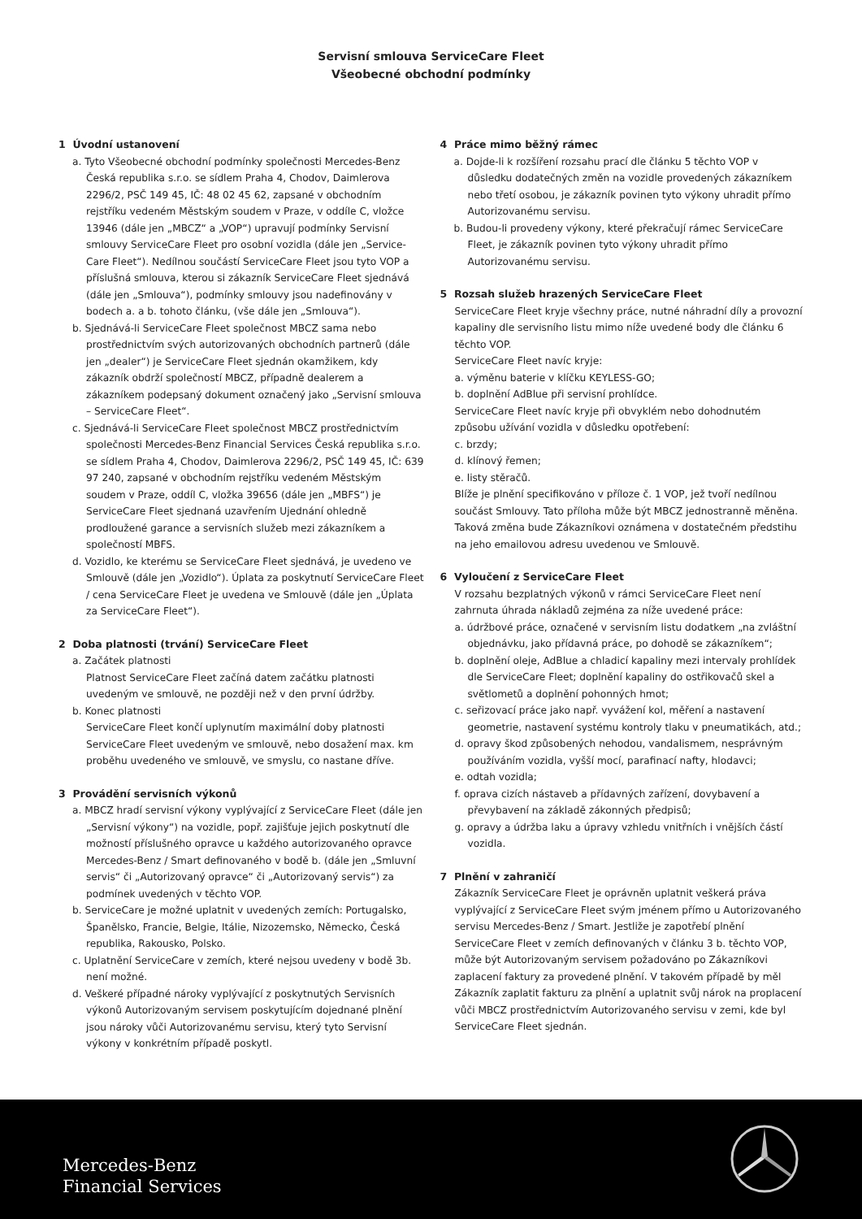Servisní smlouva ServiceCare Fleet
Všeobecné obchodní podmínky
1 Úvodní ustanovení
a. Tyto Všeobecné obchodní podmínky společnosti Mercedes-Benz Česká republika s.r.o. se sídlem Praha 4, Chodov, Daimlerova 2296/2, PSČ 149 45, IČ: 48 02 45 62, zapsané v obchodním rejstříku vedeném Městským soudem v Praze, v oddíle C, vložce 13946 (dále jen „MBCZ“ a „VOP“) upravují podmínky Servisní smlouvy ServiceCare Fleet pro osobní vozidla (dále jen „Service-Care Fleet“). Nedílnou součástí ServiceCare Fleet jsou tyto VOP a příslušná smlouva, kterou si zákazník ServiceCare Fleet sjednává (dále jen „Smlouva“), podmínky smlouvy jsou nadefinovány v bodech a. a b. tohoto článku, (vše dále jen „Smlouva“).
b. Sjednává-li ServiceCare Fleet společnost MBCZ sama nebo prostřednictvím svých autorizovaných obchodních partnerů (dále jen „dealer“) je ServiceCare Fleet sjednán okamžikem, kdy zákazník obdrží společností MBCZ, případně dealerem a zákazníkem podepsaný dokument označený jako „Servisní smlouva – ServiceCare Fleet“.
c. Sjednává-li ServiceCare Fleet společnost MBCZ prostřednictvím společnosti Mercedes-Benz Financial Services Česká republika s.r.o. se sídlem Praha 4, Chodov, Daimlerova 2296/2, PSČ 149 45, IČ: 639 97 240, zapsané v obchodním rejstříku vedeném Městským soudem v Praze, oddíl C, vložka 39656 (dále jen „MBFS“) je ServiceCare Fleet sjednaná uzavřením Ujednání ohledně prodloužené garance a servisních služeb mezi zákazníkem a společností MBFS.
d. Vozidlo, ke kterému se ServiceCare Fleet sjednává, je uvedeno ve Smlouvě (dále jen „Vozidlo“). Úplata za poskytnutí ServiceCare Fleet / cena ServiceCare Fleet je uvedena ve Smlouvě (dále jen „Úplata za ServiceCare Fleet“).
2 Doba platnosti (trvání) ServiceCare Fleet
a. Začátek platnosti
Platnost ServiceCare Fleet začíná datem začátku platnosti uvedeným ve smlouvě, ne později než v den první údržby.
b. Konec platnosti
ServiceCare Fleet končí uplynutím maximální doby platnosti ServiceCare Fleet uvedeným ve smlouvě, nebo dosažení max. km proběhu uvedeného ve smlouvě, ve smyslu, co nastane dříve.
3 Provádění servisních výkonů
a. MBCZ hradí servisní výkony vyplývající z ServiceCare Fleet (dále jen „Servisní výkony“) na vozidle, popř. zajišťuje jejich poskytnutí dle možností příslušného opravce u každého autorizovaného opravce Mercedes-Benz / Smart definovaného v bodě b. (dále jen „Smluvní servis“ či „Autorizovaný opravce“ či „Autorizovaný servis“) za podmínek uvedených v těchto VOP.
b. ServiceCare je možné uplatnit v uvedených zemích: Portugalsko, Španělsko, Francie, Belgie, Itálie, Nizozemsko, Německo, Česká republika, Rakousko, Polsko.
c. Uplatnění ServiceCare v zemích, které nejsou uvedeny v bodě 3b. není možné.
d. Veškeré případné nároky vyplývající z poskytnutých Servisních výkonů Autorizovaným servisem poskytujícím dojednané plnění jsou nároky vůči Autorizovanému servisu, který tyto Servisní výkony v konkrétním případě poskytl.
4 Práce mimo běžný rámec
a. Dojde-li k rozšíření rozsahu prací dle článku 5 těchto VOP v důsledku dodatečných změn na vozidle provedených zákazníkem nebo třetí osobou, je zákazník povinen tyto výkony uhradit přímo Autorizovanému servisu.
b. Budou-li provedeny výkony, které překračují rámec ServiceCare Fleet, je zákazník povinen tyto výkony uhradit přímo Autorizovanému servisu.
5 Rozsah služeb hrazených ServiceCare Fleet
ServiceCare Fleet kryje všechny práce, nutné náhradní díly a provozní kapaliny dle servisního listu mimo níže uvedené body dle článku 6 těchto VOP.
ServiceCare Fleet navíc kryje:
a. výměnu baterie v klíčku KEYLESS-GO;
b. doplnění AdBlue při servisní prohlídce.
ServiceCare Fleet navíc kryje při obvyklém nebo dohodnutém způsobu užívání vozidla v důsledku opotřebení:
c. brzdy;
d. klínový řemen;
e. listy stěračů.
Blíže je plnění specifikováno v příloze č. 1 VOP, jež tvoří nedílnou součást Smlouvy. Tato příloha může být MBCZ jednostranně měněna. Taková změna bude Zákazníkovi oznámena v dostatečném předstihu na jeho emailovou adresu uvedenou ve Smlouvě.
6 Vyloučení z ServiceCare Fleet
V rozsahu bezplatných výkonů v rámci ServiceCare Fleet není zahrnuta úhrada nákladů zejména za níže uvedené práce:
a. údržbové práce, označené v servisním listu dodatkem „na zvláštní objednávku, jako přídavná práce, po dohodě se zákazníkem“;
b. doplnění oleje, AdBlue a chladicí kapaliny mezi intervaly prohlídek dle ServiceCare Fleet; doplnění kapaliny do ostřikovačů skel a světlometů a doplnění pohonných hmot;
c. seřizovací práce jako např. vyvážení kol, měření a nastavení geometrie, nastavení systému kontroly tlaku v pneumatikách, atd.;
d. opravy škod způsobených nehodou, vandalismem, nesprávným používáním vozidla, vyšší mocí, parafinací nafty, hlodavci;
e. odtah vozidla;
f. oprava cizích nástaveb a přídavných zařízení, dovybavení a převybavení na základě zákonných předpisů;
g. opravy a údržba laku a úpravy vzhledu vnitřních i vnějších částí vozidla.
7 Plnění v zahraničí
Zákazník ServiceCare Fleet je oprávněn uplatnit veškerá práva vyplývající z ServiceCare Fleet svým jménem přímo u Autorizovaného servisu Mercedes-Benz / Smart. Jestliže je zapotřebí plnění ServiceCare Fleet v zemích definovaných v článku 3 b. těchto VOP, může být Autorizovaným servisem požadováno po Zákazníkovi zaplacení faktury za provedené plnění. V takovém případě by měl Zákazník zaplatit fakturu za plnění a uplatnit svůj nárok na proplacení vůči MBCZ prostřednictvím Autorizovaného servisu v zemi, kde byl ServiceCare Fleet sjednán.
Mercedes-Benz
Financial Services